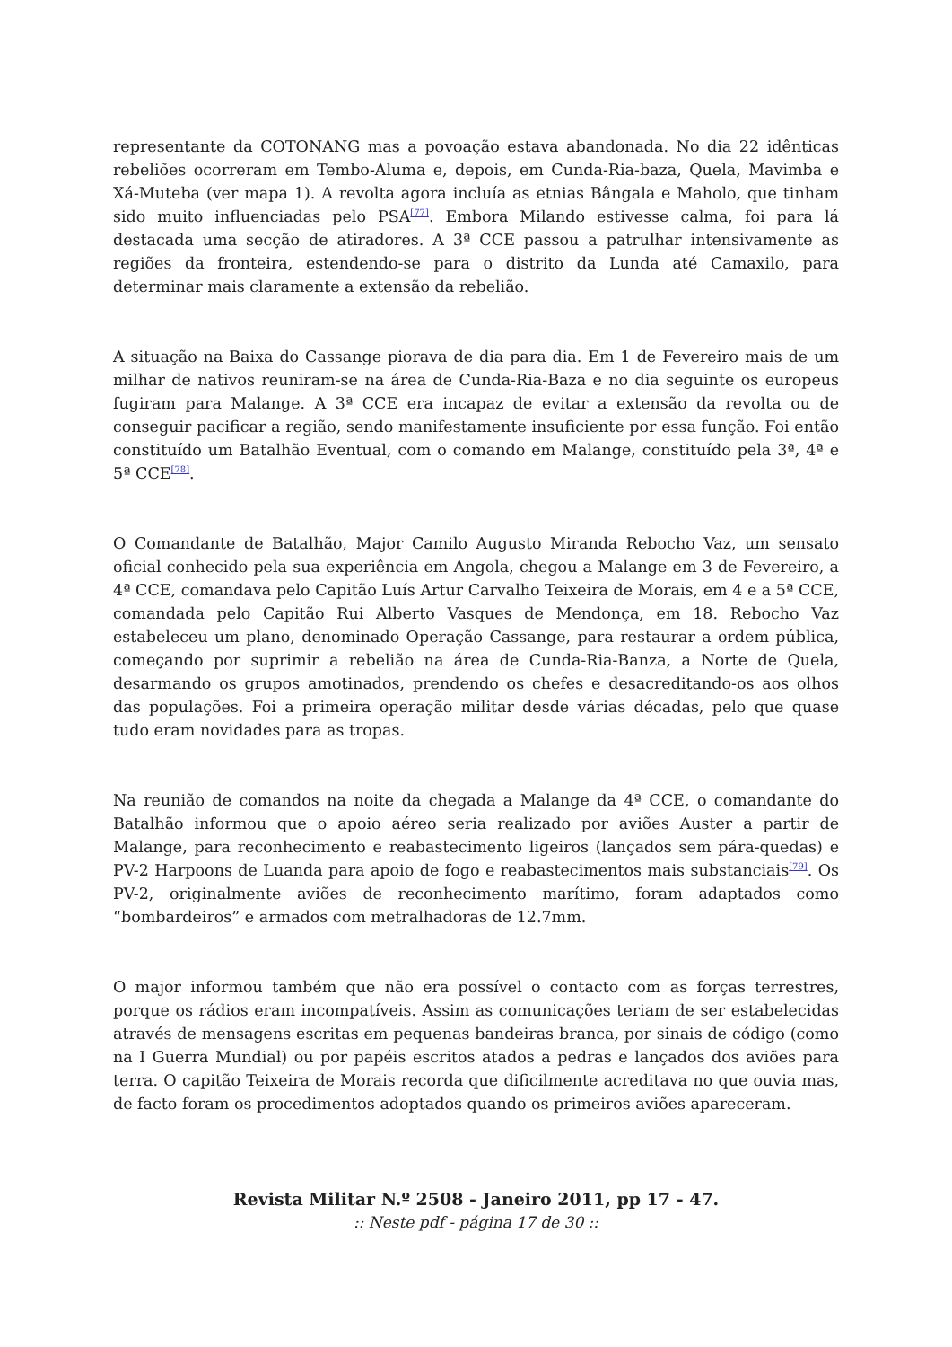representante da COTONANG mas a povoação estava abandonada. No dia 22 idênticas rebeliões ocorreram em Tembo-Aluma e, depois, em Cunda-Ria-baza, Quela, Mavimba e Xá-Muteba (ver mapa 1). A revolta agora incluía as etnias Bângala e Maholo, que tinham sido muito influenciadas pelo PSA<sup>[77]</sup>. Embora Milando estivesse calma, foi para lá destacada uma secção de atiradores. A 3ª CCE passou a patrulhar intensivamente as regiões da fronteira, estendendo-se para o distrito da Lunda até Camaxilo, para determinar mais claramente a extensão da rebelião.
A situação na Baixa do Cassange piorava de dia para dia. Em 1 de Fevereiro mais de um milhar de nativos reuniram-se na área de Cunda-Ria-Baza e no dia seguinte os europeus fugiram para Malange. A 3ª CCE era incapaz de evitar a extensão da revolta ou de conseguir pacificar a região, sendo manifestamente insuficiente por essa função. Foi então constituído um Batalhão Eventual, com o comando em Malange, constituído pela 3ª, 4ª e 5ª CCE<sup>[78]</sup>.
O Comandante de Batalhão, Major Camilo Augusto Miranda Rebocho Vaz, um sensato oficial conhecido pela sua experiência em Angola, chegou a Malange em 3 de Fevereiro, a 4ª CCE, comandava pelo Capitão Luís Artur Carvalho Teixeira de Morais, em 4 e a 5ª CCE, comandada pelo Capitão Rui Alberto Vasques de Mendonça, em 18. Rebocho Vaz estabeleceu um plano, denominado Operação Cassange, para restaurar a ordem pública, começando por suprimir a rebelião na área de Cunda-Ria-Banza, a Norte de Quela, desarmando os grupos amotinados, prendendo os chefes e desacreditando-os aos olhos das populações. Foi a primeira operação militar desde várias décadas, pelo que quase tudo eram novidades para as tropas.
Na reunião de comandos na noite da chegada a Malange da 4ª CCE, o comandante do Batalhão informou que o apoio aéreo seria realizado por aviões Auster a partir de Malange, para reconhecimento e reabastecimento ligeiros (lançados sem pára-quedas) e PV-2 Harpoons de Luanda para apoio de fogo e reabastecimentos mais substanciais<sup>[79]</sup>. Os PV-2, originalmente aviões de reconhecimento marítimo, foram adaptados como “bombardeiros” e armados com metralhadoras de 12.7mm.
O major informou também que não era possível o contacto com as forças terrestres, porque os rádios eram incompatíveis. Assim as comunicações teriam de ser estabelecidas através de mensagens escritas em pequenas bandeiras branca, por sinais de código (como na I Guerra Mundial) ou por papéis escritos atados a pedras e lançados dos aviões para terra. O capitão Teixeira de Morais recorda que dificilmente acreditava no que ouvia mas, de facto foram os procedimentos adoptados quando os primeiros aviões apareceram.
Revista Militar N.º 2508 - Janeiro 2011, pp 17 - 47.:: Neste pdf - página 17 de 30 ::